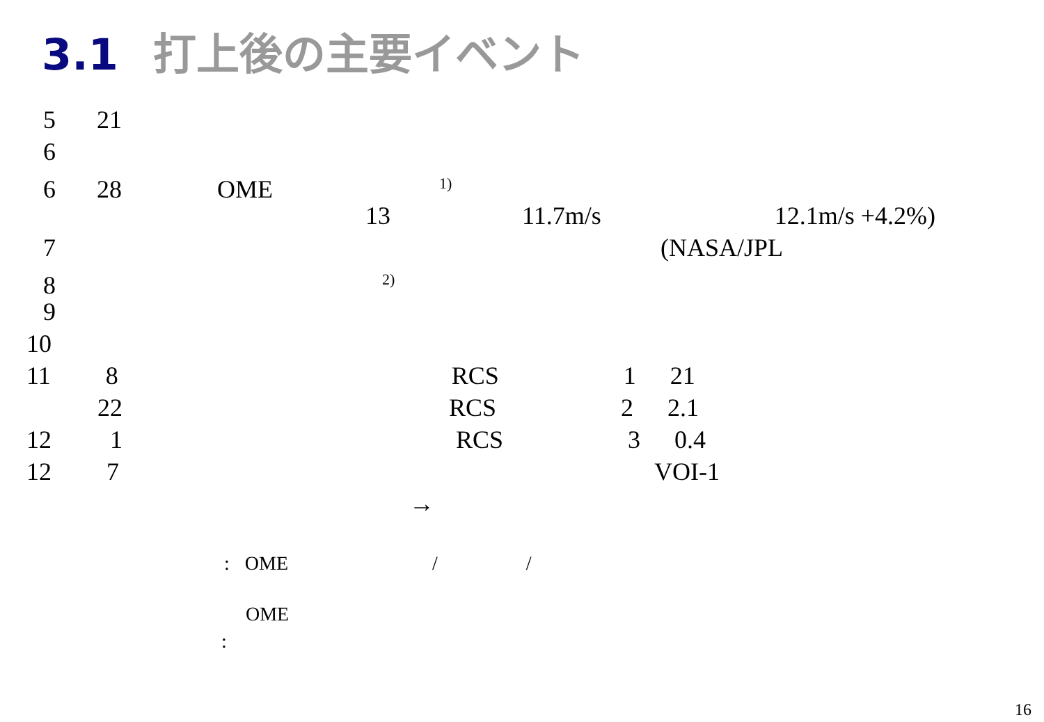3.1 打上後の主要イベント
5 21
6
6 28 OME <sup>1)</sup>
13 11.7m/s 12.1m/s +4.2%)
7 (NASA/JPL
8 <sup>2)</sup>
9
10
11 8 RCS 1 21
22 RCS 2 2.1
12 1 RCS 3 0.4
12 7 VOI-1
→
: OME / /
OME
:
16